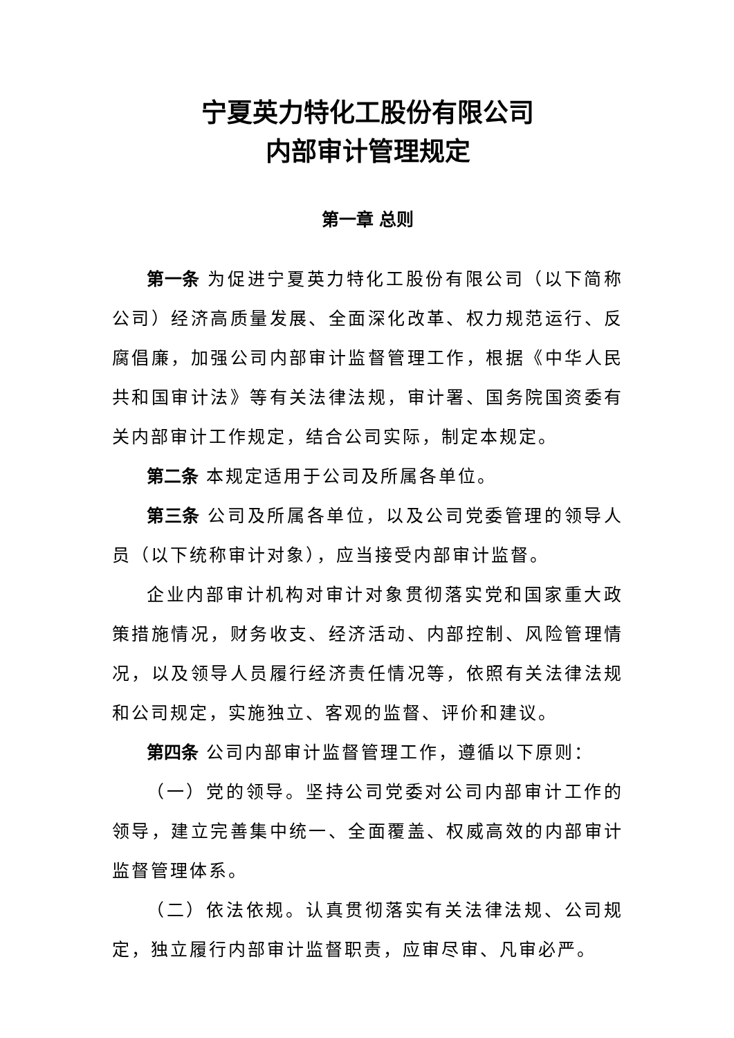宁夏英力特化工股份有限公司
内部审计管理规定
第一章 总则
第一条 为促进宁夏英力特化工股份有限公司（以下简称公司）经济高质量发展、全面深化改革、权力规范运行、反腐倡廉，加强公司内部审计监督管理工作，根据《中华人民共和国审计法》等有关法律法规，审计署、国务院国资委有关内部审计工作规定，结合公司实际，制定本规定。
第二条 本规定适用于公司及所属各单位。
第三条 公司及所属各单位，以及公司党委管理的领导人员（以下统称审计对象），应当接受内部审计监督。
企业内部审计机构对审计对象贯彻落实党和国家重大政策措施情况，财务收支、经济活动、内部控制、风险管理情况，以及领导人员履行经济责任情况等，依照有关法律法规和公司规定，实施独立、客观的监督、评价和建议。
第四条 公司内部审计监督管理工作，遵循以下原则：
（一）党的领导。坚持公司党委对公司内部审计工作的领导，建立完善集中统一、全面覆盖、权威高效的内部审计监督管理体系。
（二）依法依规。认真贯彻落实有关法律法规、公司规定，独立履行内部审计监督职责，应审尽审、凡审必严。